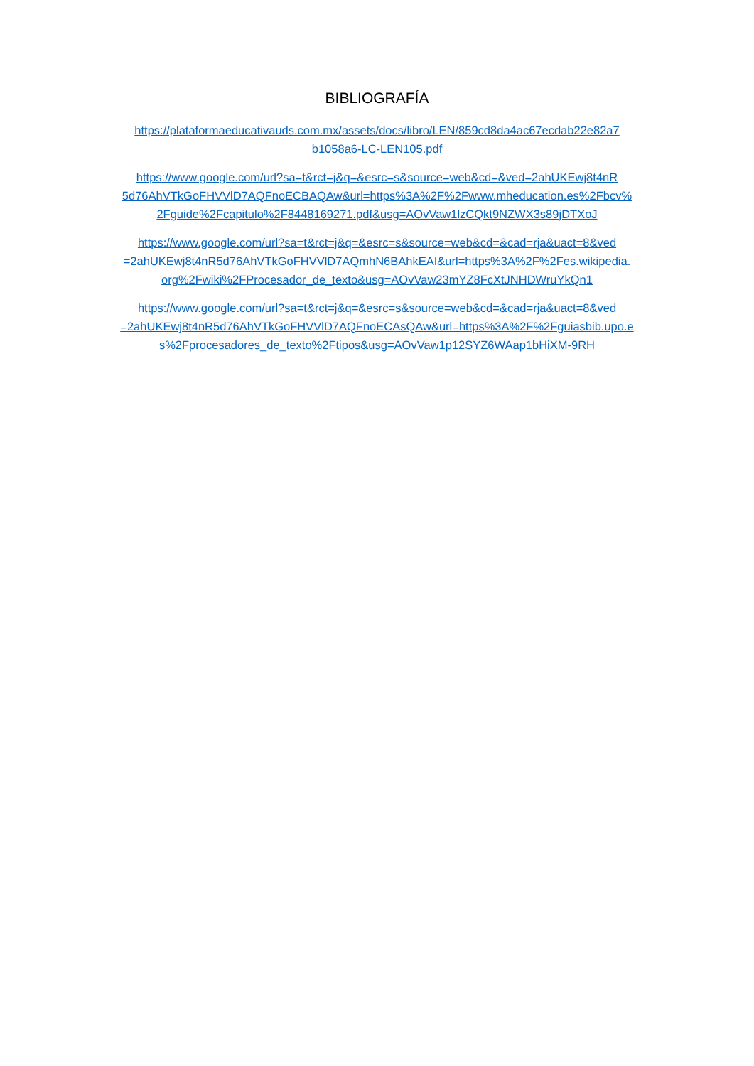BIBLIOGRAFÍA
https://plataformaeducativauds.com.mx/assets/docs/libro/LEN/859cd8da4ac67ecdab22e82a7
b1058a6-LC-LEN105.pdf
https://www.google.com/url?sa=t&rct=j&q=&esrc=s&source=web&cd=&ved=2ahUKEwj8t4nR
5d76AhVTkGoFHVVlD7AQFnoECBAQAw&url=https%3A%2F%2Fwww.mheducation.es%2Fbcv%
2Fguide%2Fcapitulo%2F8448169271.pdf&usg=AOvVaw1lzCQkt9NZWX3s89jDTXoJ
https://www.google.com/url?sa=t&rct=j&q=&esrc=s&source=web&cd=&cad=rja&uact=8&ved
=2ahUKEwj8t4nR5d76AhVTkGoFHVVlD7AQmhN6BAhkEAI&url=https%3A%2F%2Fes.wikipedia.
org%2Fwiki%2FProcesador_de_texto&usg=AOvVaw23mYZ8FcXtJNHDWruYkQn1
https://www.google.com/url?sa=t&rct=j&q=&esrc=s&source=web&cd=&cad=rja&uact=8&ved
=2ahUKEwj8t4nR5d76AhVTkGoFHVVlD7AQFnoECAsQAw&url=https%3A%2F%2Fguiasbib.upo.e
s%2Fprocesadores_de_texto%2Ftipos&usg=AOvVaw1p12SYZ6WAap1bHiXM-9RH